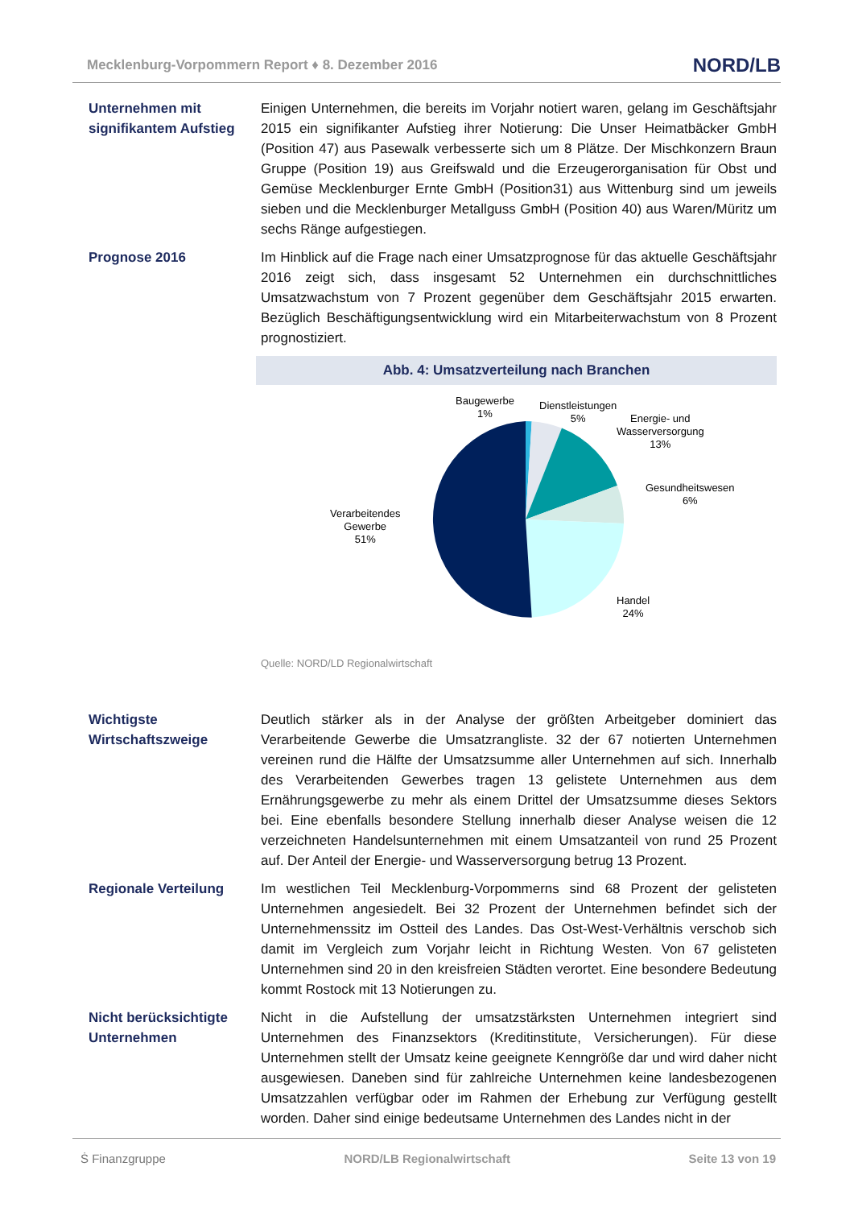Mecklenburg-Vorpommern Report ♦ 8. Dezember 2016 NORD/LB
Unternehmen mit signifikantem Aufstieg
Einigen Unternehmen, die bereits im Vorjahr notiert waren, gelang im Geschäftsjahr 2015 ein signifikanter Aufstieg ihrer Notierung: Die Unser Heimatbäcker GmbH (Position 47) aus Pasewalk verbesserte sich um 8 Plätze. Der Mischkonzern Braun Gruppe (Position 19) aus Greifswald und die Erzeugerorganisation für Obst und Gemüse Mecklenburger Ernte GmbH (Position31) aus Wittenburg sind um jeweils sieben und die Mecklenburger Metallguss GmbH (Position 40) aus Waren/Müritz um sechs Ränge aufgestiegen.
Prognose 2016 Im Hinblick auf die Frage nach einer Umsatzprognose für das aktuelle Geschäftsjahr 2016 zeigt sich, dass insgesamt 52 Unternehmen ein durchschnittliches Umsatzwachstum von 7 Prozent gegenüber dem Geschäftsjahr 2015 erwarten. Bezüglich Beschäftigungsentwicklung wird ein Mitarbeiterwachstum von 8 Prozent prognostiziert.
Abb. 4: Umsatzverteilung nach Branchen
Baugewerbe
1%
Dienstleistungen
5%
Energie- und
Wasserversorgung
13%
Gesundheitswesen
6%
Verarbeitendes
Gewerbe
51%
Handel
24%
Quelle: NORD/LD Regionalwirtschaft
Wichtigste Wirtschaftszweige
Deutlich stärker als in der Analyse der größten Arbeitgeber dominiert das Verarbeitende Gewerbe die Umsatzrangliste. 32 der 67 notierten Unternehmen vereinen rund die Hälfte der Umsatzsumme aller Unternehmen auf sich. Innerhalb des Verarbeitenden Gewerbes tragen 13 gelistete Unternehmen aus dem Ernährungsgewerbe zu mehr als einem Drittel der Umsatzsumme dieses Sektors bei. Eine ebenfalls besondere Stellung innerhalb dieser Analyse weisen die 12 verzeichneten Handelsunternehmen mit einem Umsatzanteil von rund 25 Prozent auf. Der Anteil der Energie- und Wasserversorgung betrug 13 Prozent.
Regionale Verteilung Im westlichen Teil Mecklenburg-Vorpommerns sind 68 Prozent der gelisteten Unternehmen angesiedelt. Bei 32 Prozent der Unternehmen befindet sich der Unternehmenssitz im Ostteil des Landes. Das Ost-West-Verhältnis verschob sich damit im Vergleich zum Vorjahr leicht in Richtung Westen. Von 67 gelisteten Unternehmen sind 20 in den kreisfreien Städten verortet. Eine besondere Bedeutung kommt Rostock mit 13 Notierungen zu.
Nicht berücksichtigte Unternehmen
Nicht in die Aufstellung der umsatzstärksten Unternehmen integriert sind Unternehmen des Finanzsektors (Kreditinstitute, Versicherungen). Für diese Unternehmen stellt der Umsatz keine geeignete Kenngröße dar und wird daher nicht ausgewiesen. Daneben sind für zahlreiche Unternehmen keine landesbezogenen Umsatzzahlen verfügbar oder im Rahmen der Erhebung zur Verfügung gestellt worden. Daher sind einige bedeutsame Unternehmen des Landes nicht in der
Ṡ Finanzgruppe NORD/LB Regionalwirtschaft Seite 13 von 19